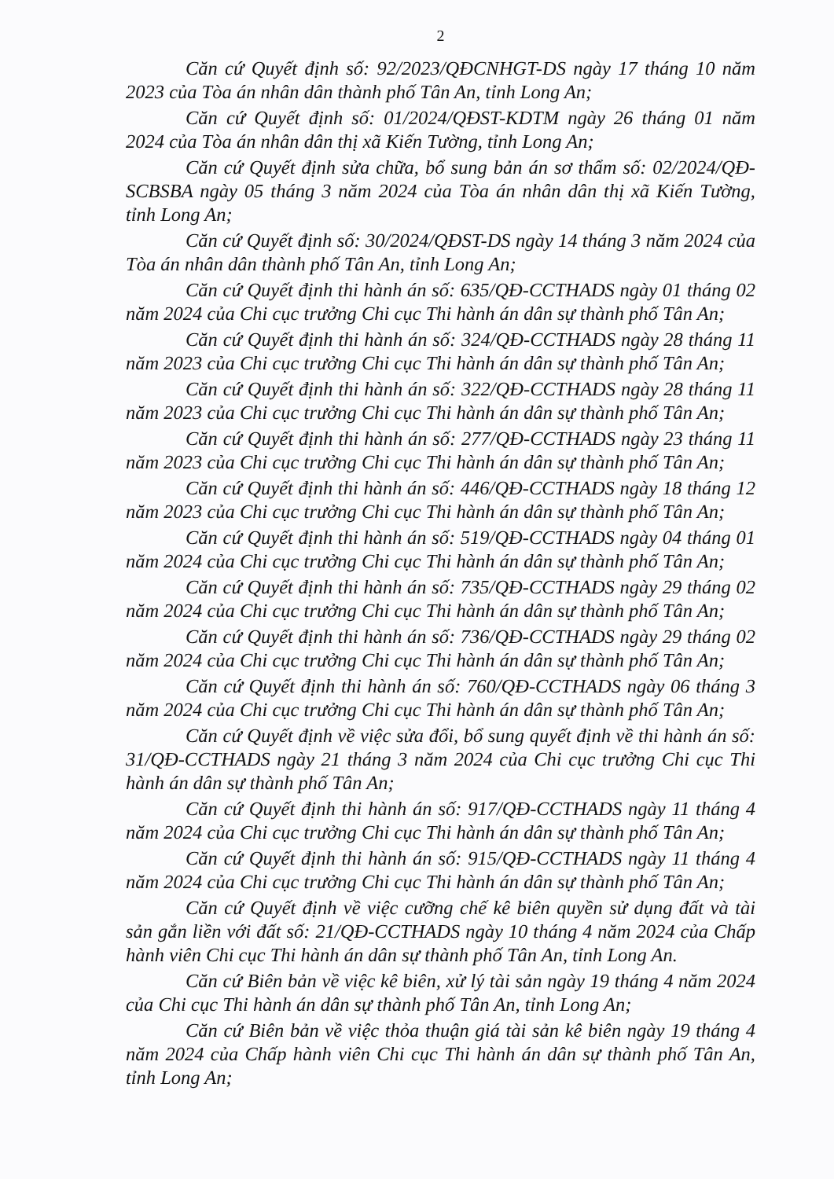2
Căn cứ Quyết định số: 92/2023/QĐCNHGT-DS ngày 17 tháng 10 năm 2023 của Tòa án nhân dân thành phố Tân An, tỉnh Long An;
Căn cứ Quyết định số: 01/2024/QĐST-KDTM ngày 26 tháng 01 năm 2024 của Tòa án nhân dân thị xã Kiến Tường, tỉnh Long An;
Căn cứ Quyết định sửa chữa, bổ sung bản án sơ thẩm số: 02/2024/QĐ-SCBSBA ngày 05 tháng 3 năm 2024 của Tòa án nhân dân thị xã Kiến Tường, tỉnh Long An;
Căn cứ Quyết định số: 30/2024/QĐST-DS ngày 14 tháng 3 năm 2024 của Tòa án nhân dân thành phố Tân An, tỉnh Long An;
Căn cứ Quyết định thi hành án số: 635/QĐ-CCTHADS ngày 01 tháng 02 năm 2024 của Chi cục trưởng Chi cục Thi hành án dân sự thành phố Tân An;
Căn cứ Quyết định thi hành án số: 324/QĐ-CCTHADS ngày 28 tháng 11 năm 2023 của Chi cục trưởng Chi cục Thi hành án dân sự thành phố Tân An;
Căn cứ Quyết định thi hành án số: 322/QĐ-CCTHADS ngày 28 tháng 11 năm 2023 của Chi cục trưởng Chi cục Thi hành án dân sự thành phố Tân An;
Căn cứ Quyết định thi hành án số: 277/QĐ-CCTHADS ngày 23 tháng 11 năm 2023 của Chi cục trưởng Chi cục Thi hành án dân sự thành phố Tân An;
Căn cứ Quyết định thi hành án số: 446/QĐ-CCTHADS ngày 18 tháng 12 năm 2023 của Chi cục trưởng Chi cục Thi hành án dân sự thành phố Tân An;
Căn cứ Quyết định thi hành án số: 519/QĐ-CCTHADS ngày 04 tháng 01 năm 2024 của Chi cục trưởng Chi cục Thi hành án dân sự thành phố Tân An;
Căn cứ Quyết định thi hành án số: 735/QĐ-CCTHADS ngày 29 tháng 02 năm 2024 của Chi cục trưởng Chi cục Thi hành án dân sự thành phố Tân An;
Căn cứ Quyết định thi hành án số: 736/QĐ-CCTHADS ngày 29 tháng 02 năm 2024 của Chi cục trưởng Chi cục Thi hành án dân sự thành phố Tân An;
Căn cứ Quyết định thi hành án số: 760/QĐ-CCTHADS ngày 06 tháng 3 năm 2024 của Chi cục trưởng Chi cục Thi hành án dân sự thành phố Tân An;
Căn cứ Quyết định về việc sửa đổi, bổ sung quyết định về thi hành án số: 31/QĐ-CCTHADS ngày 21 tháng 3 năm 2024 của Chi cục trưởng Chi cục Thi hành án dân sự thành phố Tân An;
Căn cứ Quyết định thi hành án số: 917/QĐ-CCTHADS ngày 11 tháng 4 năm 2024 của Chi cục trưởng Chi cục Thi hành án dân sự thành phố Tân An;
Căn cứ Quyết định thi hành án số: 915/QĐ-CCTHADS ngày 11 tháng 4 năm 2024 của Chi cục trưởng Chi cục Thi hành án dân sự thành phố Tân An;
Căn cứ Quyết định về việc cưỡng chế kê biên quyền sử dụng đất và tài sản gắn liền với đất số: 21/QĐ-CCTHADS ngày 10 tháng 4 năm 2024 của Chấp hành viên Chi cục Thi hành án dân sự thành phố Tân An, tỉnh Long An.
Căn cứ Biên bản về việc kê biên, xử lý tài sản ngày 19 tháng 4 năm 2024 của Chi cục Thi hành án dân sự thành phố Tân An, tỉnh Long An;
Căn cứ Biên bản về việc thỏa thuận giá tài sản kê biên ngày 19 tháng 4 năm 2024 của Chấp hành viên Chi cục Thi hành án dân sự thành phố Tân An, tỉnh Long An;